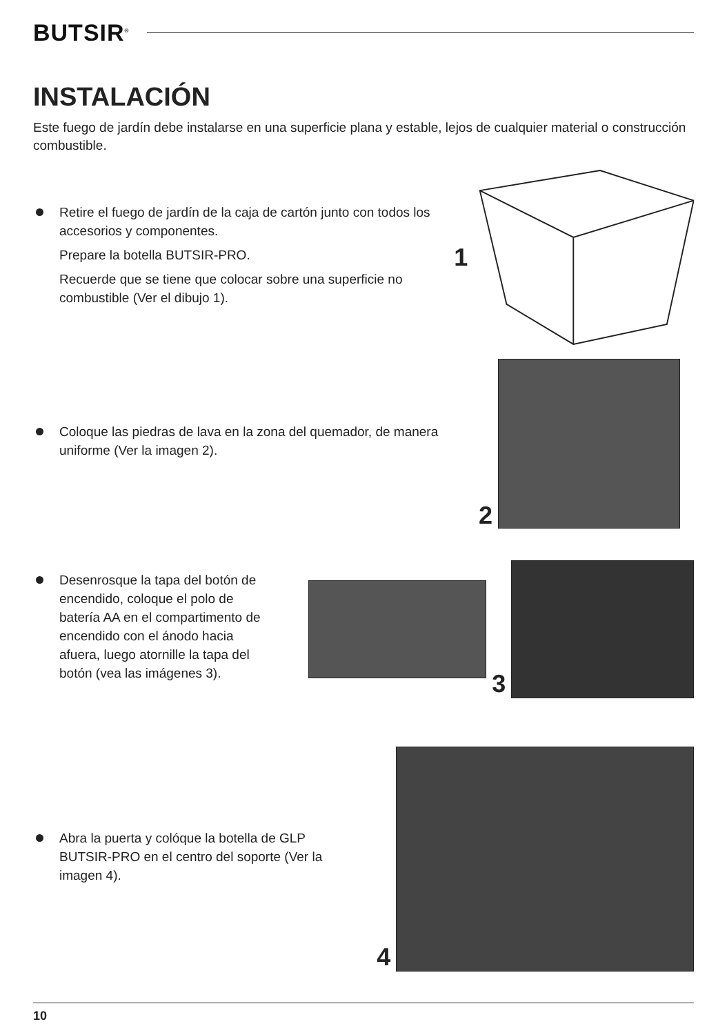BUTSIR<sup>®</sup>
INSTALACIÓN
Este fuego de jardín debe instalarse en una superficie plana y estable, lejos de cualquier material o construcción combustible.
Retire el fuego de jardín de la caja de cartón junto con todos los accesorios y componentes.
Prepare la botella BUTSIR-PRO.
Recuerde que se tiene que colocar sobre una superficie no combustible (Ver el dibujo 1).
1
Coloque las piedras de lava en la zona del quemador, de manera uniforme (Ver la imagen 2).
2
Desenrosque la tapa del botón de encendido, coloque el polo de batería AA en el compartimento de encendido con el ánodo hacia afuera, luego atornille la tapa del botón (vea las imágenes 3).
3
Abra la puerta y colóque la botella de GLP BUTSIR-PRO en el centro del soporte (Ver la imagen 4).
4
10